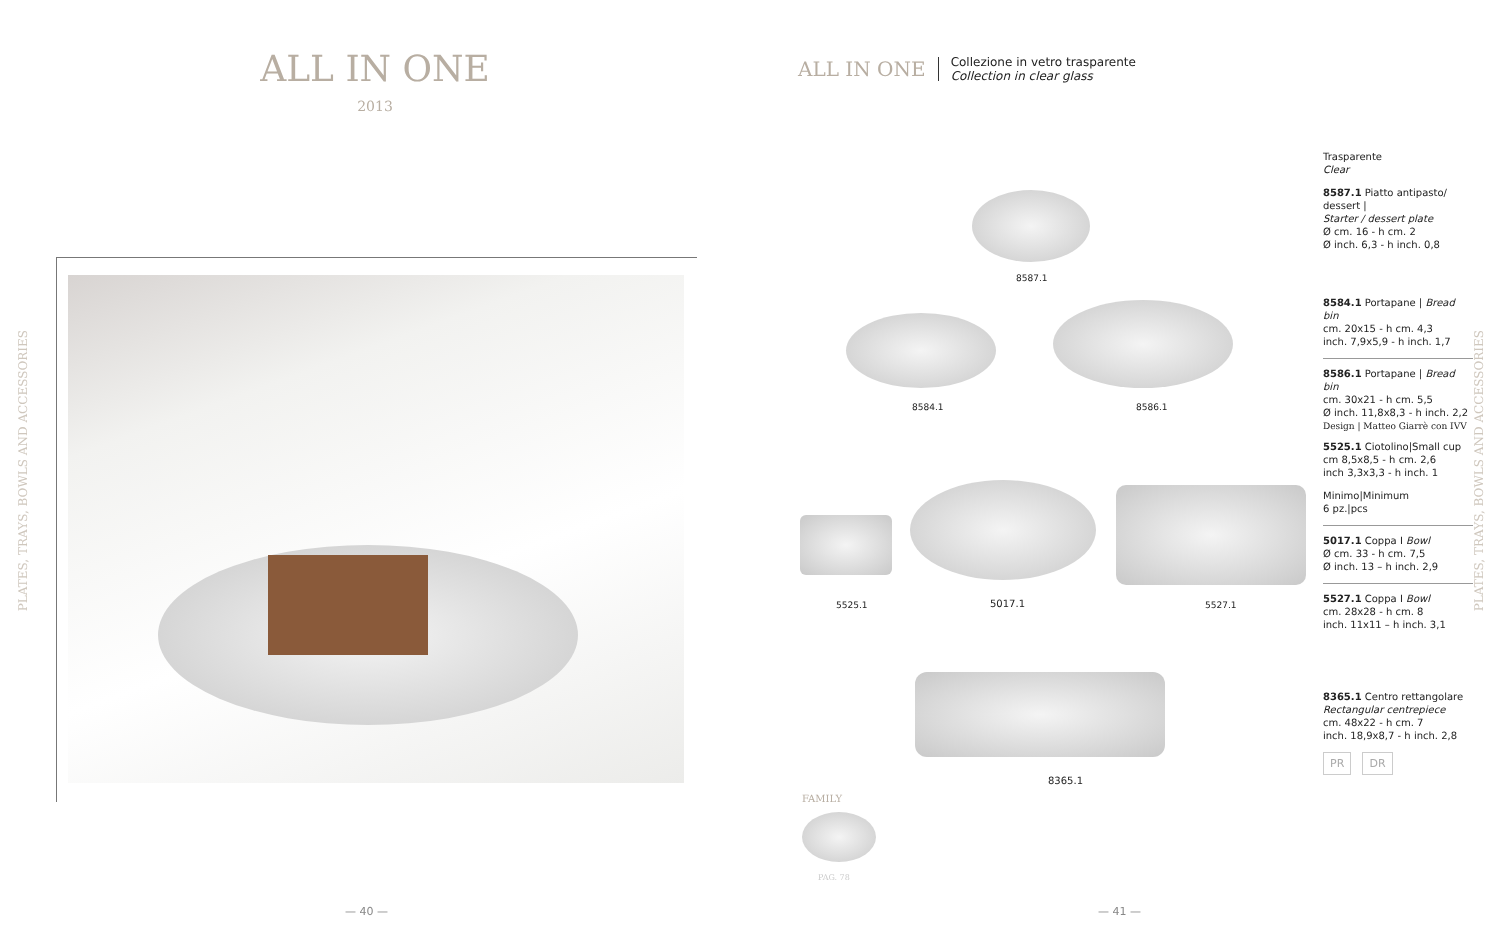ALL IN ONE
2013
PLATES, TRAYS, BOWLS AND ACCESSORIES
— 40 —
ALL IN ONE Collezione in vetro trasparente
Collection in clear glass
8587.1
8584.1 8586.1
5525.1 5017.1 5527.1
8365.1
FAMILY
PAG. 78
Trasparente
Clear
8587.1 Piatto antipasto/ dessert |
Starter / dessert plate
Ø cm. 16 - h cm. 2
Ø inch. 6,3 - h inch. 0,8
8584.1 Portapane | Bread bin
cm. 20x15 - h cm. 4,3
inch. 7,9x5,9 - h inch. 1,7
8586.1 Portapane | Bread bin
cm. 30x21 - h cm. 5,5
Ø inch. 11,8x8,3 - h inch. 2,2
Design | Matteo Giarrè con IVV
5525.1 Ciotolino|Small cup
cm 8,5x8,5 - h cm. 2,6
inch 3,3x3,3 - h inch. 1
Minimo|Minimum
6 pz.|pcs
5017.1 Coppa I Bowl
Ø cm. 33 - h cm. 7,5
Ø inch. 13 – h inch. 2,9
5527.1 Coppa I Bowl
cm. 28x28 - h cm. 8
inch. 11x11 – h inch. 3,1
8365.1 Centro rettangolare
Rectangular centrepiece
cm. 48x22 - h cm. 7
inch. 18,9x8,7 - h inch. 2,8
PR DR
PLATES, TRAYS, BOWLS AND ACCESSORIES
— 41 —